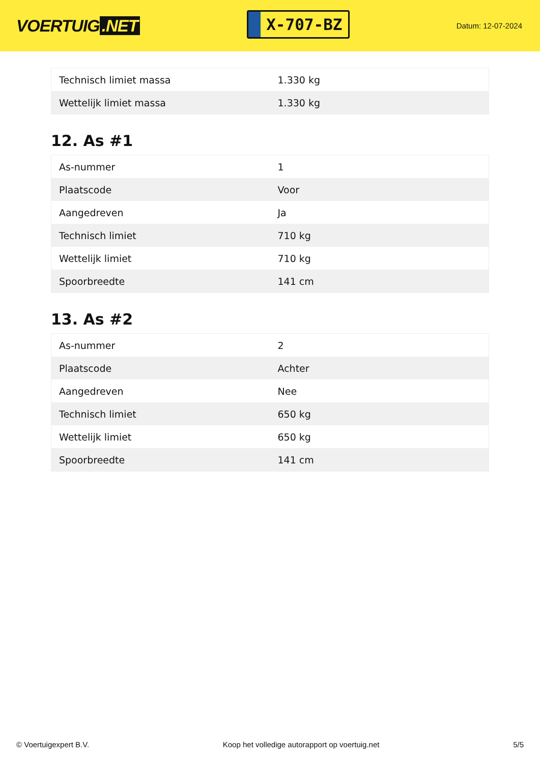VOERTUIG.NET
X-707-BZ
Datum: 12-07-2024
| Technisch limiet massa | 1.330 kg |
| Wettelijk limiet massa | 1.330 kg |
12. As #1
| As-nummer | 1 |
| Plaatscode | Voor |
| Aangedreven | Ja |
| Technisch limiet | 710 kg |
| Wettelijk limiet | 710 kg |
| Spoorbreedte | 141 cm |
13. As #2
| As-nummer | 2 |
| Plaatscode | Achter |
| Aangedreven | Nee |
| Technisch limiet | 650 kg |
| Wettelijk limiet | 650 kg |
| Spoorbreedte | 141 cm |
© Voertuigexpert B.V. Koop het volledige autorapport op voertuig.net 5/5